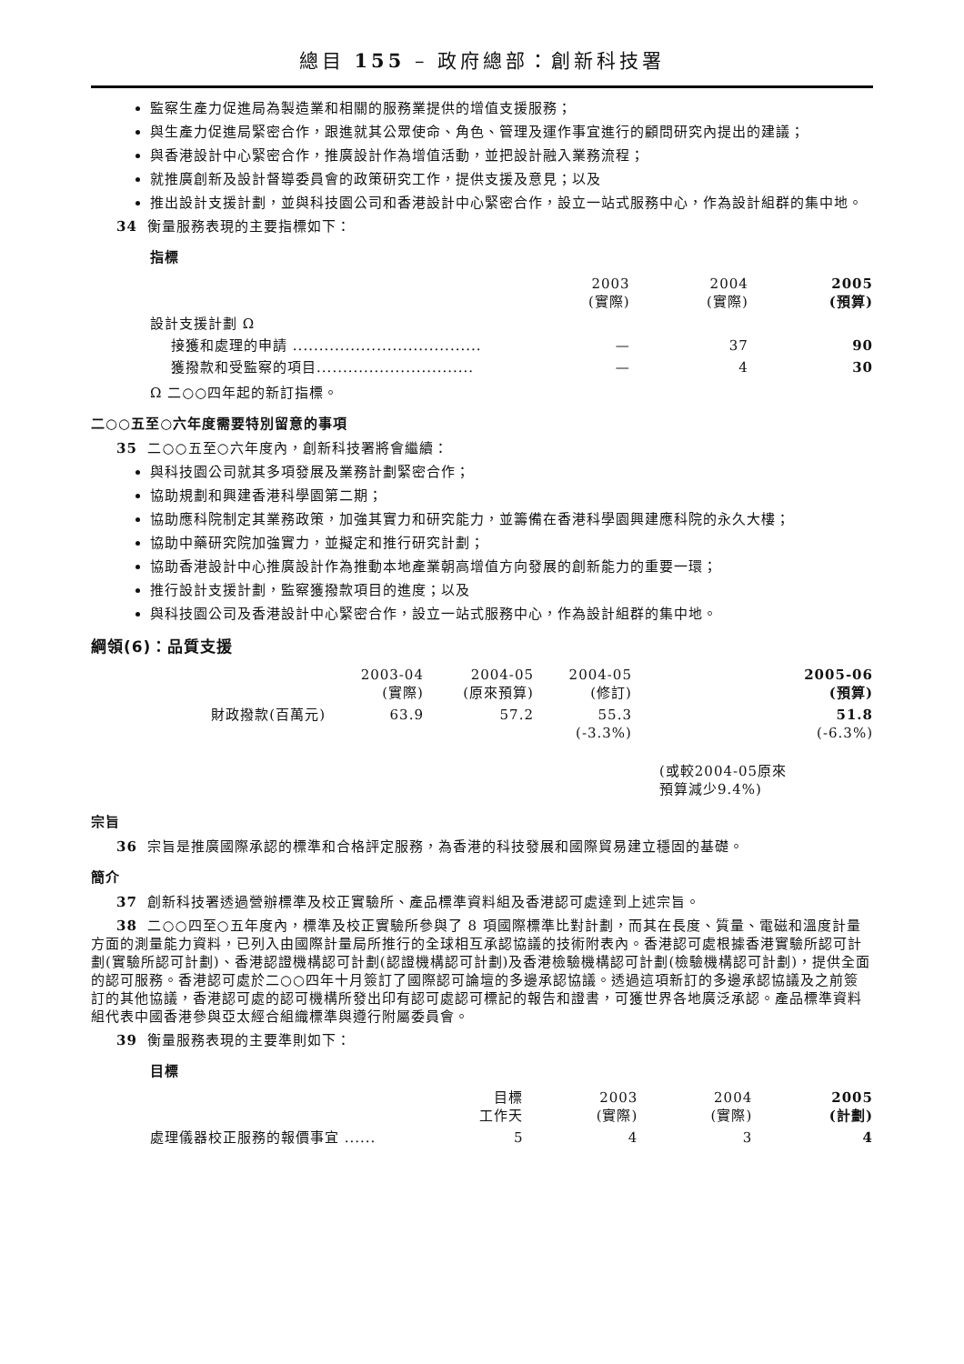總目 155 – 政府總部：創新科技署
監察生產力促進局為製造業和相關的服務業提供的增值支援服務；
與生產力促進局緊密合作，跟進就其公眾使命、角色、管理及運作事宜進行的顧問研究內提出的建議；
與香港設計中心緊密合作，推廣設計作為增值活動，並把設計融入業務流程；
就推廣創新及設計督導委員會的政策研究工作，提供支援及意見；以及
推出設計支援計劃，並與科技園公司和香港設計中心緊密合作，設立一站式服務中心，作為設計組群的集中地。
34 衡量服務表現的主要指標如下：
指標
| | 2003 (實際) | 2004 (實際) | 2005 (預算) |
| --- | --- | --- | --- |
| 設計支援計劃 Ω | | | |
| 接獲和處理的申請 .................................... | — | 37 | 90 |
| 獲撥款和受監察的項目.............................. | — | 4 | 30 |
Ω 二○○四年起的新訂指標。
二○○五至○六年度需要特別留意的事項
35 二○○五至○六年度內，創新科技署將會繼續：
與科技園公司就其多項發展及業務計劃緊密合作；
協助規劃和興建香港科學園第二期；
協助應科院制定其業務政策，加強其實力和研究能力，並籌備在香港科學園興建應科院的永久大樓；
協助中藥研究院加強實力，並擬定和推行研究計劃；
協助香港設計中心推廣設計作為推動本地產業朝高增值方向發展的創新能力的重要一環；
推行設計支援計劃，監察獲撥款項目的進度；以及
與科技園公司及香港設計中心緊密合作，設立一站式服務中心，作為設計組群的集中地。
綱領(6)：品質支援
| | 2003-04 (實際) | 2004-05 (原來預算) | 2004-05 (修訂) | 2005-06 (預算) |
| --- | --- | --- | --- | --- |
| 財政撥款(百萬元) | 63.9 | 57.2 | 55.3 (-3.3%) | 51.8 (-6.3%) |
| | | | | (或較2004-05原來 預算減少9.4%) |
宗旨
36 宗旨是推廣國際承認的標準和合格評定服務，為香港的科技發展和國際貿易建立穩固的基礎。
簡介
37 創新科技署透過營辦標準及校正實驗所、產品標準資料組及香港認可處達到上述宗旨。
38 二○○四至○五年度內，標準及校正實驗所參與了 8 項國際標準比對計劃，而其在長度、質量、電磁和溫度計量方面的測量能力資料，已列入由國際計量局所推行的全球相互承認協議的技術附表內。香港認可處根據香港實驗所認可計劃(實驗所認可計劃)、香港認證機構認可計劃(認證機構認可計劃)及香港檢驗機構認可計劃(檢驗機構認可計劃)，提供全面的認可服務。香港認可處於二○○四年十月簽訂了國際認可論壇的多邊承認協議。透過這項新訂的多邊承認協議及之前簽訂的其他協議，香港認可處的認可機構所發出印有認可處認可標記的報告和證書，可獲世界各地廣泛承認。產品標準資料組代表中國香港參與亞太經合組織標準與遵行附屬委員會。
39 衡量服務表現的主要準則如下：
目標
| | 目標 工作天 | 2003 (實際) | 2004 (實際) | 2005 (計劃) |
| --- | --- | --- | --- | --- |
| 處理儀器校正服務的報價事宜 ...... | 5 | 4 | 3 | 4 |